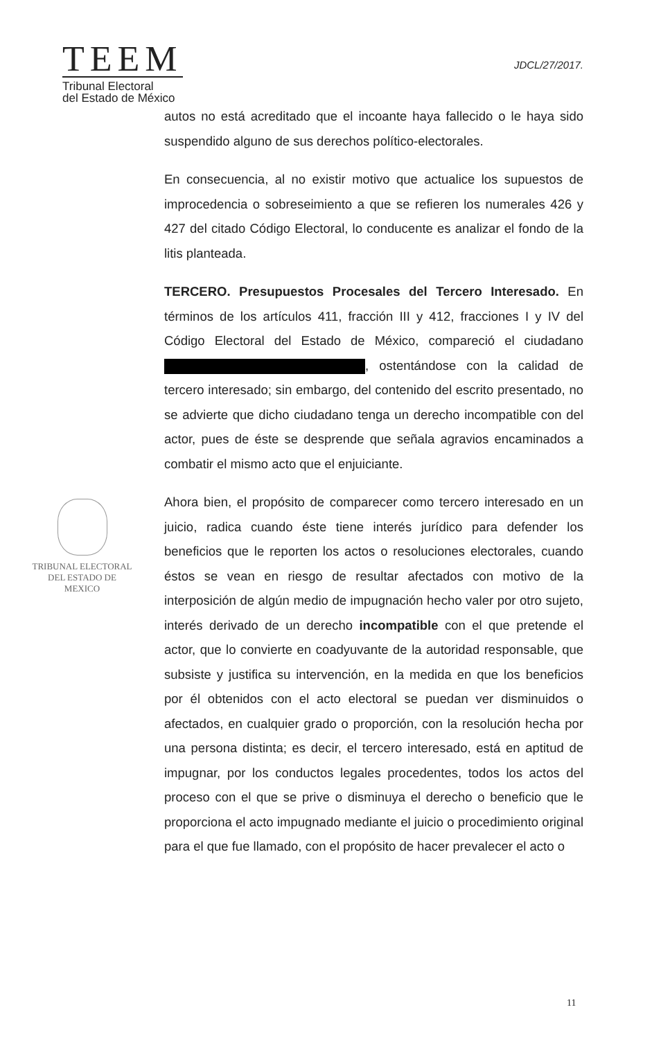TEEM
Tribunal Electoral
del Estado de México
JDCL/27/2017.
TRIBUNAL ELECTORAL
DEL ESTADO DE
MEXICO
autos no está acreditado que el incoante haya fallecido o le haya sido suspendido alguno de sus derechos político-electorales.
En consecuencia, al no existir motivo que actualice los supuestos de improcedencia o sobreseimiento a que se refieren los numerales 426 y 427 del citado Código Electoral, lo conducente es analizar el fondo de la litis planteada.
TERCERO. Presupuestos Procesales del Tercero Interesado. En términos de los artículos 411, fracción III y 412, fracciones I y IV del Código Electoral del Estado de México, compareció el ciudadano , ostentándose con la calidad de tercero interesado; sin embargo, del contenido del escrito presentado, no se advierte que dicho ciudadano tenga un derecho incompatible con del actor, pues de éste se desprende que señala agravios encaminados a combatir el mismo acto que el enjuiciante.
Ahora bien, el propósito de comparecer como tercero interesado en un juicio, radica cuando éste tiene interés jurídico para defender los beneficios que le reporten los actos o resoluciones electorales, cuando éstos se vean en riesgo de resultar afectados con motivo de la interposición de algún medio de impugnación hecho valer por otro sujeto, interés derivado de un derecho incompatible con el que pretende el actor, que lo convierte en coadyuvante de la autoridad responsable, que subsiste y justifica su intervención, en la medida en que los beneficios por él obtenidos con el acto electoral se puedan ver disminuidos o afectados, en cualquier grado o proporción, con la resolución hecha por una persona distinta; es decir, el tercero interesado, está en aptitud de impugnar, por los conductos legales procedentes, todos los actos del proceso con el que se prive o disminuya el derecho o beneficio que le proporciona el acto impugnado mediante el juicio o procedimiento original para el que fue llamado, con el propósito de hacer prevalecer el acto o
11